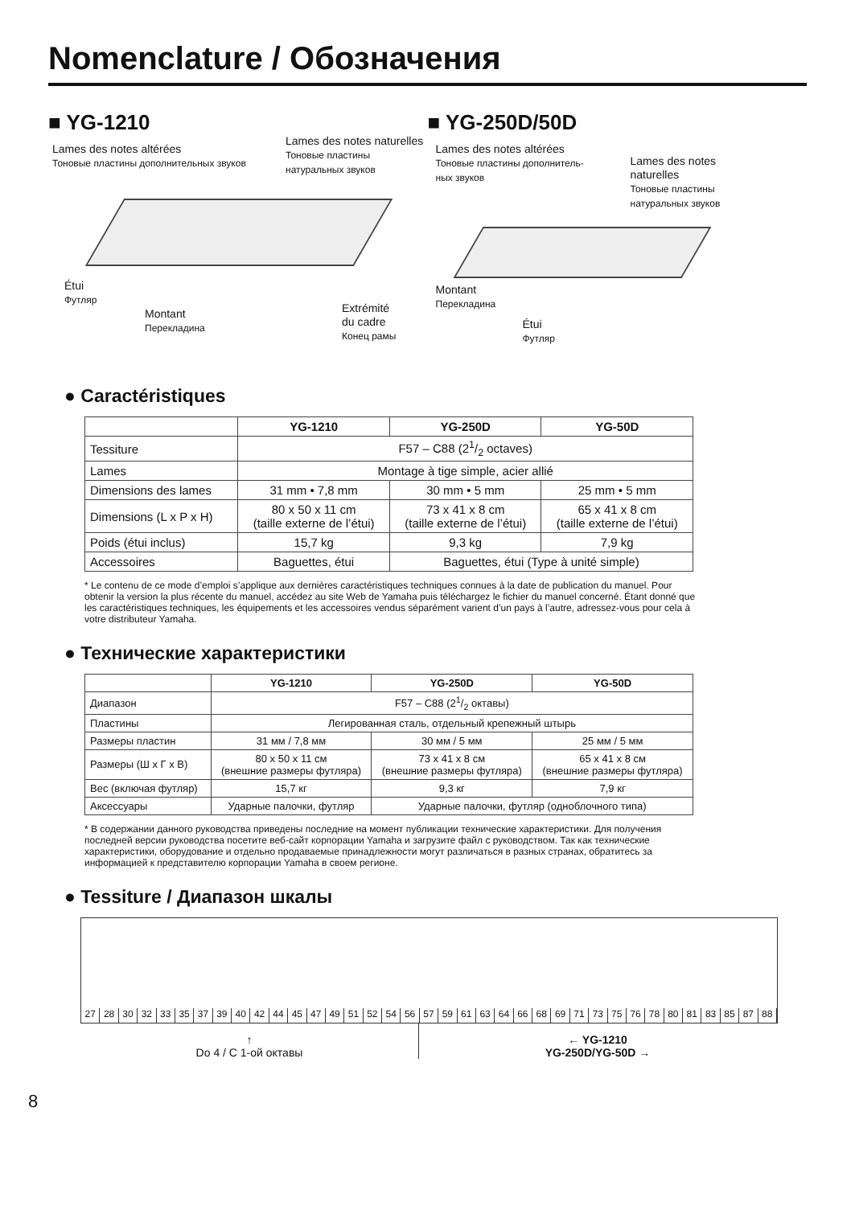Nomenclature / Обозначения
■ YG-1210
Lames des notes altérées
Тоновые пластины дополнительных звуков
Lames des notes naturelles
Тоновые пластины натуральных звуков
Étui
Футляр
Montant
Перекладина
Extrémité
du cadre
Конец рамы
■ YG-250D/50D
Lames des notes altérées
Тоновые пластины дополнитель-
ных звуков
Lames des notes
naturelles
Тоновые пластины
натуральных звуков
Montant
Перекладина
Étui
Футляр
● Caractéristiques
| | YG-1210 | YG-250D | YG-50D |
| --- | --- | --- | --- |
| Tessiture | F57 – C88 (21/2 octaves) | | |
| Lames | Montage à tige simple, acier allié | | |
| Dimensions des lames | 31 mm • 7,8 mm | 30 mm • 5 mm | 25 mm • 5 mm |
| Dimensions (L x P x H) | 80 x 50 x 11 cm (taille externe de l’étui) | 73 x 41 x 8 cm (taille externe de l’étui) | 65 x 41 x 8 cm (taille externe de l’étui) |
| Poids (étui inclus) | 15,7 kg | 9,3 kg | 7,9 kg |
| Accessoires | Baguettes, étui | Baguettes, étui (Type à unité simple) | |
* Le contenu de ce mode d’emploi s’applique aux dernières caractéristiques techniques connues à la date de publication du manuel. Pour obtenir la version la plus récente du manuel, accédez au site Web de Yamaha puis téléchargez le fichier du manuel concerné. Étant donné que les caractéristiques techniques, les équipements et les accessoires vendus séparément varient d’un pays à l’autre, adressez-vous pour cela à votre distributeur Yamaha.
● Технические характеристики
| | YG-1210 | YG-250D | YG-50D |
| --- | --- | --- | --- |
| Диапазон | F57 – C88 (21/2 октавы) | | |
| Пластины | Легированная сталь, отдельный крепежный штырь | | |
| Размеры пластин | 31 мм / 7,8 мм | 30 мм / 5 мм | 25 мм / 5 мм |
| Размеры (Ш x Г x В) | 80 x 50 x 11 см (внешние размеры футляра) | 73 x 41 x 8 см (внешние размеры футляра) | 65 x 41 x 8 см (внешние размеры футляра) |
| Вес (включая футляр) | 15,7 кг | 9,3 кг | 7,9 кг |
| Аксессуары | Ударные палочки, футляр | Ударные палочки, футляр (одноблочного типа) | |
* В содержании данного руководства приведены последние на момент публикации технические характеристики. Для получения последней версии руководства посетите веб-сайт корпорации Yamaha и загрузите файл с руководством. Так как технические характеристики, оборудование и отдельно продаваемые принадлежности могут различаться в разных странах, обратитесь за информацией к представителю корпорации Yamaha в своем регионе.
● Tessiture / Диапазон шкалы
27 28 30 32 33 35 37 39 40 42 44 45 47 49 51 52 54 56 57 59 61 63 64 66 68 69 71 73 75 76 78 80 81 83 85 87 88
↑
Do 4 / C 1-ой октавы
← YG-1210
YG-250D/YG-50D →
8